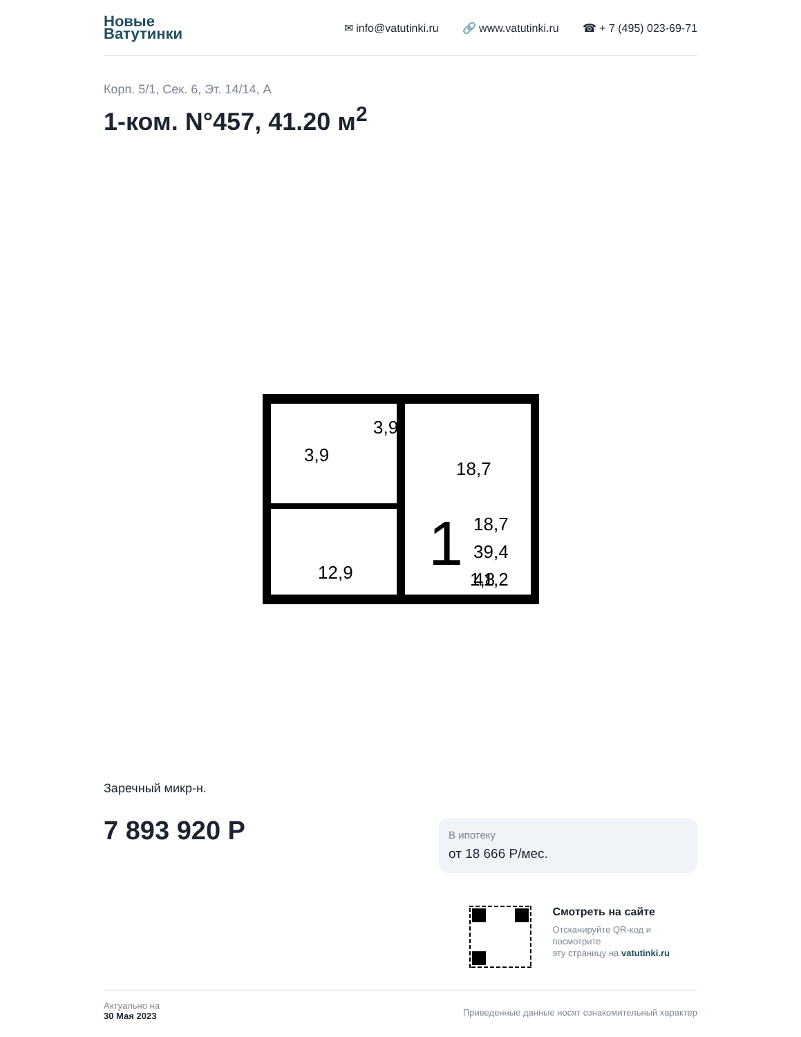Новые
Ватутинки
✉ info@vatutinki.ru 🔗 www.vatutinki.ru ☎ + 7 (495) 023-69-71
Корп. 5/1, Сек. 6, Эт. 14/14, А
1-ком. N°457, 41.20 м<sup>2</sup>
3,9
3,9
18,7
12,9
1,8
1
18,7
39,4
41,2
Заречный микр-н.
7 893 920 Р
В ипотеку
от 18 666 Р/мес.
Смотреть на сайте
Отсканируйте QR-код и
посмотрите
эту страницу на vatutinki.ru
Актуально на
30 Мая 2023
Приведенные данные носят ознакомительный характер